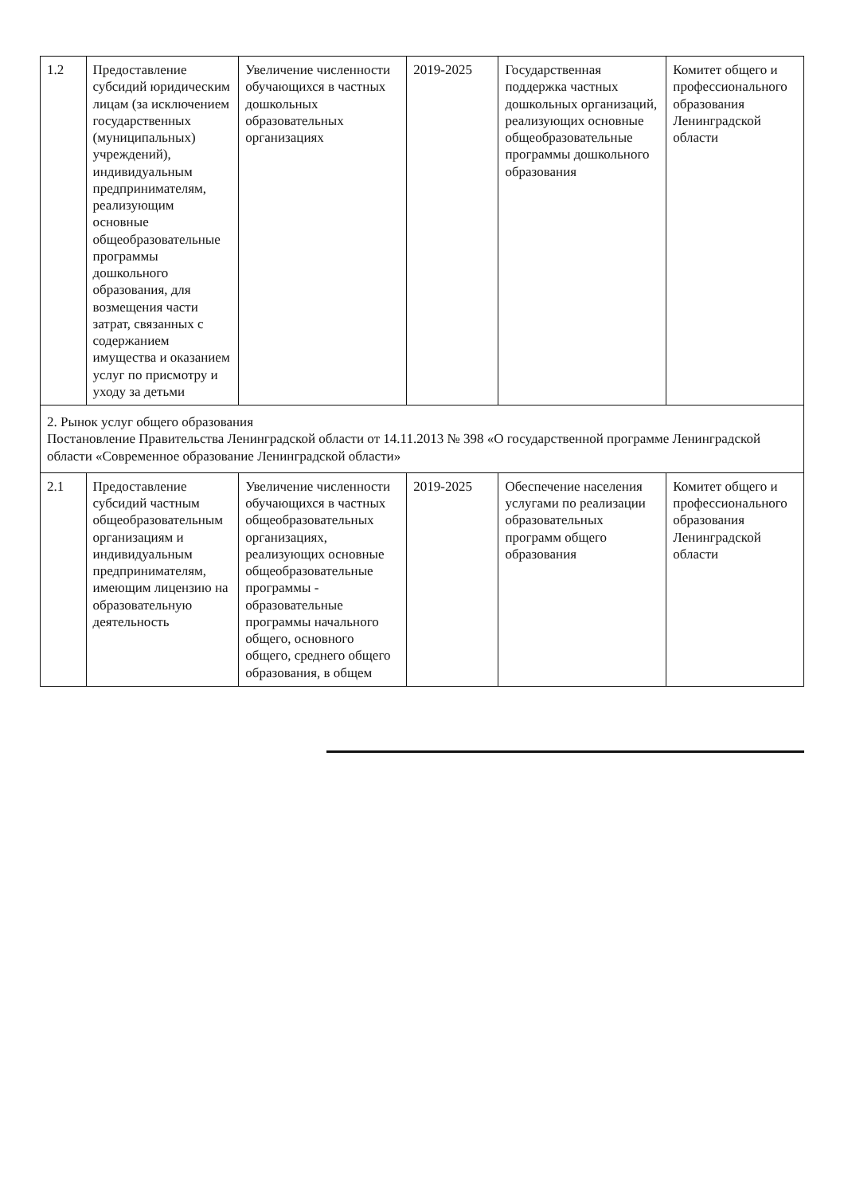| 1.2 | Предоставление субсидий юридическим лицам (за исключением государственных (муниципальных) учреждений), индивидуальным предпринимателям, реализующим основные общеобразовательные программы дошкольного образования, для возмещения части затрат, связанных с содержанием имущества и оказанием услуг по присмотру и уходу за детьми | Увеличение численности обучающихся в частных дошкольных образовательных организациях | 2019-2025 | Государственная поддержка частных дошкольных организаций, реализующих основные общеобразовательные программы дошкольного образования | Комитет общего и профессионального образования Ленинградской области |
| 2. Рынок услуг общего образования Постановление Правительства Ленинградской области от 14.11.2013 № 398 «О государственной программе Ленинградской области «Современное образование Ленинградской области» | | | | | |
| 2.1 | Предоставление субсидий частным общеобразовательным организациям и индивидуальным предпринимателям, имеющим лицензию на образовательную деятельность | Увеличение численности обучающихся в частных общеобразовательных организациях, реализующих основные общеобразовательные программы - образовательные программы начального общего, основного общего, среднего общего образования, в общем | 2019-2025 | Обеспечение населения услугами по реализации образовательных программ общего образования | Комитет общего и профессионального образования Ленинградской области |